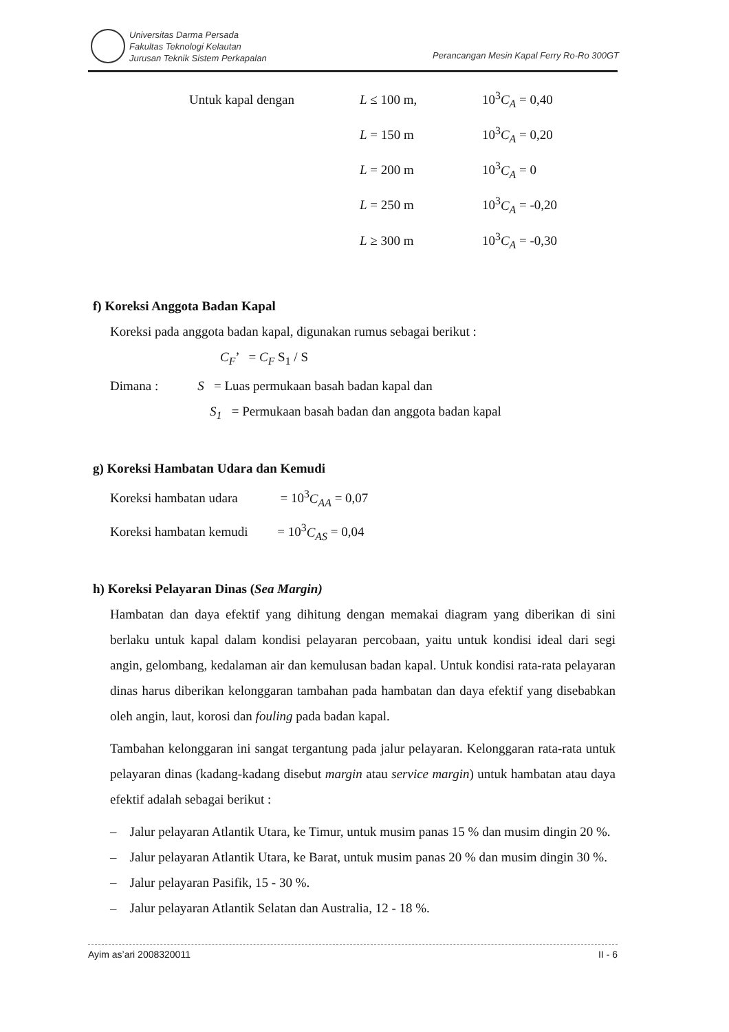Universitas Darma Persada
Fakultas Teknologi Kelautan
Jurusan Teknik Sistem Perkapalan
Perancangan Mesin Kapal Ferry Ro-Ro 300GT
| Untuk kapal dengan | L ≤ 100 m, | 10<sup>3</sup> C<sub>A</sub> = 0,40 |
| | L = 150 m | 10<sup>3</sup> C<sub>A</sub> = 0,20 |
| | L = 200 m | 10<sup>3</sup> C<sub>A</sub> = 0 |
| | L = 250 m | 10<sup>3</sup> C<sub>A</sub> = -0,20 |
| | L ≥ 300 m | 10<sup>3</sup> C<sub>A</sub> = -0,30 |
f) Koreksi Anggota Badan Kapal
Koreksi pada anggota badan kapal, digunakan rumus sebagai berikut :
C<sub>F</sub>’ = C<sub>F</sub> S<sub>1</sub> / S
Dimana : S = Luas permukaan basah badan kapal dan
S<sub>1</sub> = Permukaan basah badan dan anggota badan kapal
g) Koreksi Hambatan Udara dan Kemudi
Koreksi hambatan udara = 10<sup>3</sup>C<sub>AA</sub> = 0,07
Koreksi hambatan kemudi = 10<sup>3</sup>C<sub>AS</sub> = 0,04
h) Koreksi Pelayaran Dinas (Sea Margin)
Hambatan dan daya efektif yang dihitung dengan memakai diagram yang diberikan di sini berlaku untuk kapal dalam kondisi pelayaran percobaan, yaitu untuk kondisi ideal dari segi angin, gelombang, kedalaman air dan kemulusan badan kapal. Untuk kondisi rata-rata pelayaran dinas harus diberikan kelonggaran tambahan pada hambatan dan daya efektif yang disebabkan oleh angin, laut, korosi dan fouling pada badan kapal.
Tambahan kelonggaran ini sangat tergantung pada jalur pelayaran. Kelonggaran rata-rata untuk pelayaran dinas (kadang-kadang disebut margin atau service margin) untuk hambatan atau daya efektif adalah sebagai berikut :
– Jalur pelayaran Atlantik Utara, ke Timur, untuk musim panas 15 % dan musim dingin 20 %.
– Jalur pelayaran Atlantik Utara, ke Barat, untuk musim panas 20 % dan musim dingin 30 %.
– Jalur pelayaran Pasifik, 15 - 30 %.
– Jalur pelayaran Atlantik Selatan dan Australia, 12 - 18 %.
Ayim as’ari 2008320011 II - 6